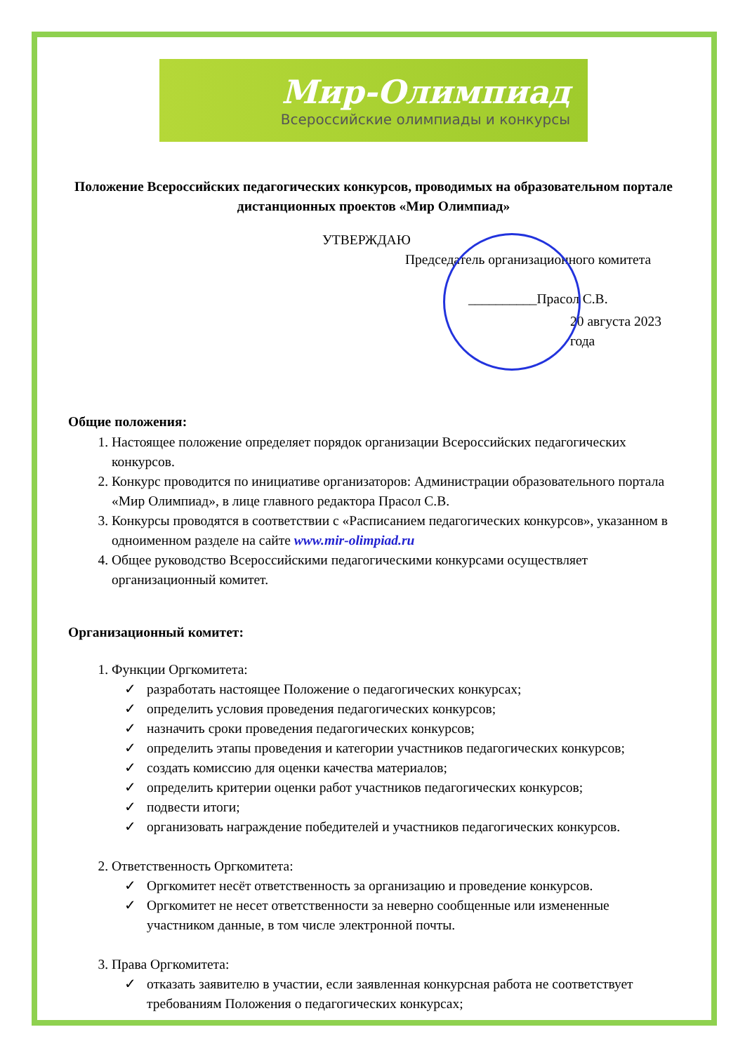Мир-Олимпиад
Всероссийские олимпиады и конкурсы
Положение Всероссийских педагогических конкурсов, проводимых на образовательном портале дистанционных проектов «Мир Олимпиад»
УТВЕРЖДАЮ
Председатель организационного комитета
__________Прасол С.В.
20 августа 2023 года
Общие положения:
1. Настоящее положение определяет порядок организации Всероссийских педагогических конкурсов.
2. Конкурс проводится по инициативе организаторов: Администрации образовательного портала «Мир Олимпиад», в лице главного редактора Прасол С.В.
3. Конкурсы проводятся в соответствии с «Расписанием педагогических конкурсов», указанном в одноименном разделе на сайте www.mir-olimpiad.ru
4. Общее руководство Всероссийскими педагогическими конкурсами осуществляет организационный комитет.
Организационный комитет:
1. Функции Оргкомитета:
✓ разработать настоящее Положение о педагогических конкурсах;
✓ определить условия проведения педагогических конкурсов;
✓ назначить сроки проведения педагогических конкурсов;
✓ определить этапы проведения и категории участников педагогических конкурсов;
✓ создать комиссию для оценки качества материалов;
✓ определить критерии оценки работ участников педагогических конкурсов;
✓ подвести итоги;
✓ организовать награждение победителей и участников педагогических конкурсов.
2. Ответственность Оргкомитета:
✓ Оргкомитет несёт ответственность за организацию и проведение конкурсов.
✓ Оргкомитет не несет ответственности за неверно сообщенные или измененные участником данные, в том числе электронной почты.
3. Права Оргкомитета:
✓ отказать заявителю в участии, если заявленная конкурсная работа не соответствует требованиям Положения о педагогических конкурсах;